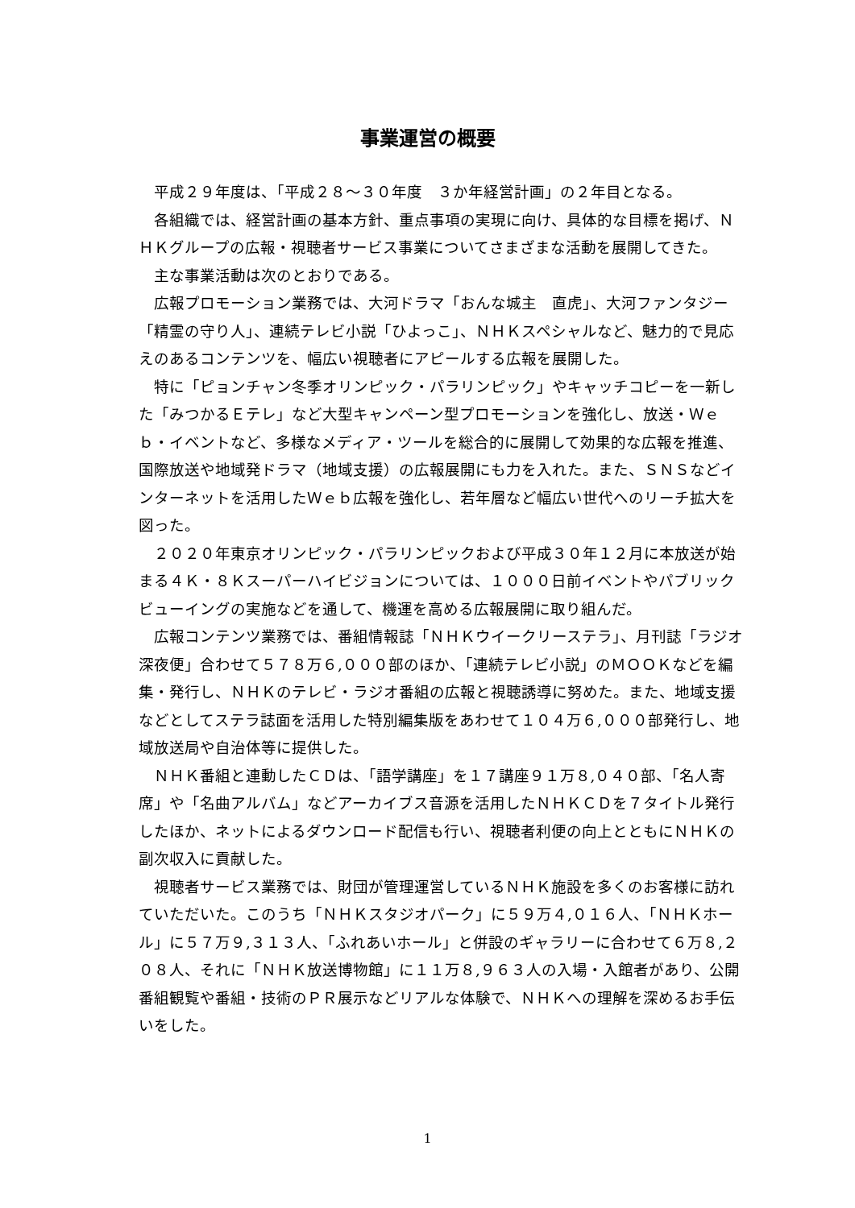事業運営の概要
平成２９年度は、「平成２８～３０年度　３か年経営計画」の２年目となる。
各組織では、経営計画の基本方針、重点事項の実現に向け、具体的な目標を掲げ、ＮＨＫグループの広報・視聴者サービス事業についてさまざまな活動を展開してきた。
主な事業活動は次のとおりである。
広報プロモーション業務では、大河ドラマ「おんな城主　直虎」、大河ファンタジー「精霊の守り人」、連続テレビ小説「ひよっこ」、ＮＨＫスペシャルなど、魅力的で見応えのあるコンテンツを、幅広い視聴者にアピールする広報を展開した。
特に「ピョンチャン冬季オリンピック・パラリンピック」やキャッチコピーを一新した「みつかるＥテレ」など大型キャンペーン型プロモーションを強化し、放送・Ｗｅｂ・イベントなど、多様なメディア・ツールを総合的に展開して効果的な広報を推進、国際放送や地域発ドラマ（地域支援）の広報展開にも力を入れた。また、ＳＮＳなどインターネットを活用したＷｅｂ広報を強化し、若年層など幅広い世代へのリーチ拡大を図った。
２０２０年東京オリンピック・パラリンピックおよび平成３０年１２月に本放送が始まる４Ｋ・８Ｋスーパーハイビジョンについては、１０００日前イベントやパブリックビューイングの実施などを通して、機運を高める広報展開に取り組んだ。
広報コンテンツ業務では、番組情報誌「ＮＨＫウイークリーステラ」、月刊誌「ラジオ深夜便」合わせて５７８万６,０００部のほか、「連続テレビ小説」のＭＯＯＫなどを編集・発行し、ＮＨＫのテレビ・ラジオ番組の広報と視聴誘導に努めた。また、地域支援などとしてステラ誌面を活用した特別編集版をあわせて１０４万６,０００部発行し、地域放送局や自治体等に提供した。
ＮＨＫ番組と連動したＣＤは、「語学講座」を１７講座９１万８,０４０部、「名人寄席」や「名曲アルバム」などアーカイブス音源を活用したＮＨＫＣＤを７タイトル発行したほか、ネットによるダウンロード配信も行い、視聴者利便の向上とともにＮＨＫの副次収入に貢献した。
視聴者サービス業務では、財団が管理運営しているＮＨＫ施設を多くのお客様に訪れていただいた。このうち「ＮＨＫスタジオパーク」に５９万４,０１６人、「ＮＨＫホール」に５７万９,３１３人、「ふれあいホール」と併設のギャラリーに合わせて６万８,２０８人、それに「ＮＨＫ放送博物館」に１１万８,９６３人の入場・入館者があり、公開番組観覧や番組・技術のＰＲ展示などリアルな体験で、ＮＨＫへの理解を深めるお手伝いをした。
1